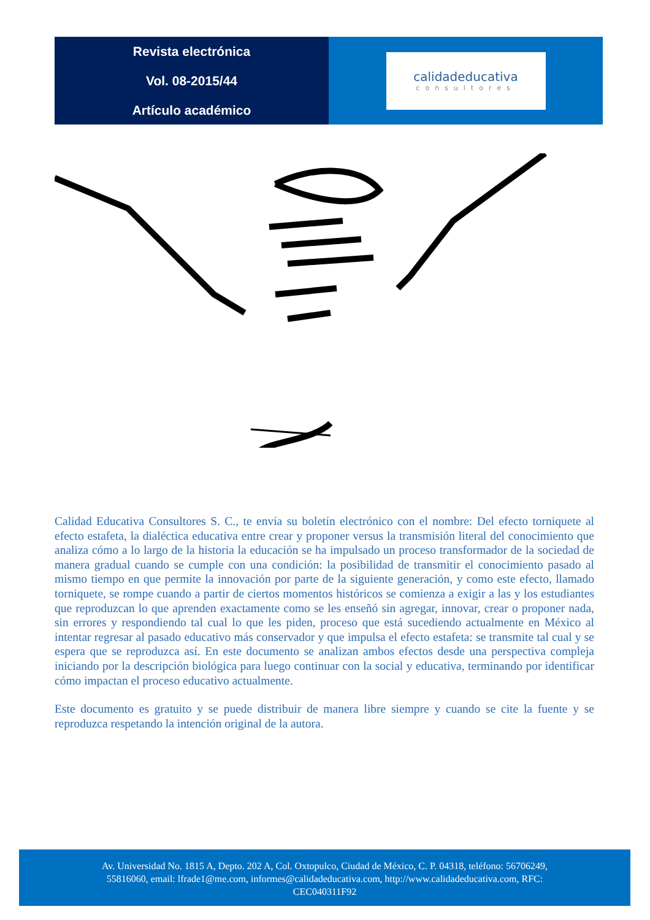Revista electrónica
Vol. 08-2015/44
Artículo académico
calidadeducativa
consultores
Calidad Educativa Consultores S. C., te envía su boletín electrónico con el nombre: Del efecto torniquete al efecto estafeta, la dialéctica educativa entre crear y proponer versus la transmisión literal del conocimiento que analiza cómo a lo largo de la historia la educación se ha impulsado un proceso transformador de la sociedad de manera gradual cuando se cumple con una condición: la posibilidad de transmitir el conocimiento pasado al mismo tiempo en que permite la innovación por parte de la siguiente generación, y como este efecto, llamado torniquete, se rompe cuando a partir de ciertos momentos históricos se comienza a exigir a las y los estudiantes que reproduzcan lo que aprenden exactamente como se les enseñó sin agregar, innovar, crear o proponer nada, sin errores y respondiendo tal cual lo que les piden, proceso que está sucediendo actualmente en México al intentar regresar al pasado educativo más conservador y que impulsa el efecto estafeta: se transmite tal cual y se espera que se reproduzca así. En este documento se analizan ambos efectos desde una perspectiva compleja iniciando por la descripción biológica para luego continuar con la social y educativa, terminando por identificar cómo impactan el proceso educativo actualmente.
Este documento es gratuito y se puede distribuir de manera libre siempre y cuando se cite la fuente y se reproduzca respetando la intención original de la autora.
Av. Universidad No. 1815 A, Depto. 202 A, Col. Oxtopulco, Ciudad de México, C. P. 04318, teléfono: 56706249,
55816060, email: lfrade1@me.com, informes@calidadeducativa.com, http://www.calidadeducativa.com, RFC:
CEC040311F92